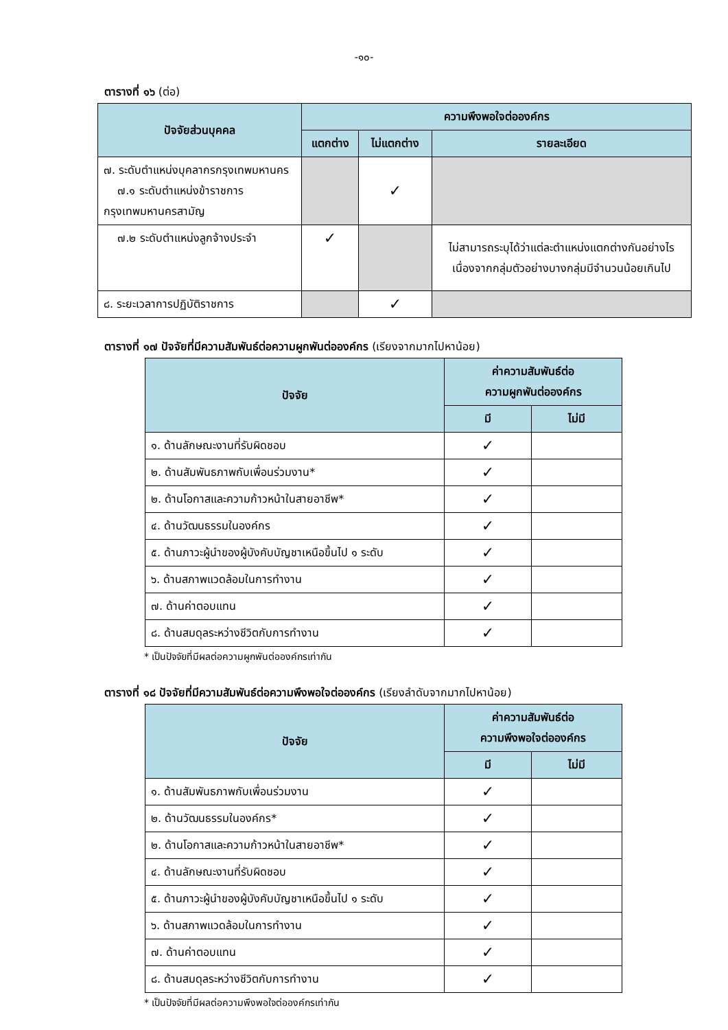-๑๐-
ตารางที่ ๑๖ (ต่อ)
| ปัจจัยส่วนบุคคล | ความพึงพอใจต่อองค์กร | | |
| --- | --- | --- | --- |
| | แตกต่าง | ไม่แตกต่าง | รายละเอียด |
| ๗. ระดับตำแหน่งบุคลากรกรุงเทพมหานคร ๗.๑ ระดับตำแหน่งข้าราชการกรุงเทพมหานครสามัญ | | ✓ | |
| ๗.๒ ระดับตำแหน่งลูกจ้างประจำ | ✓ | | ไม่สามารถระบุได้ว่าแต่ละตำแหน่งแตกต่างกันอย่างไร เนื่องจากกลุ่มตัวอย่างบางกลุ่มมีจำนวนน้อยเกินไป |
| ๘. ระยะเวลาการปฏิบัติราชการ | | ✓ | |
ตารางที่ ๑๗ ปัจจัยที่มีความสัมพันธ์ต่อความผูกพันต่อองค์กร (เรียงจากมากไปหาน้อย)
| ปัจจัย | ค่าความสัมพันธ์ต่อ ความผูกพันต่อองค์กร | |
| --- | --- | --- |
| | มี | ไม่มี |
| ๑. ด้านลักษณะงานที่รับผิดชอบ | ✓ | |
| ๒. ด้านสัมพันธภาพกับเพื่อนร่วมงาน* | ✓ | |
| ๒. ด้านโอกาสและความก้าวหน้าในสายอาชีพ* | ✓ | |
| ๔. ด้านวัฒนธรรมในองค์กร | ✓ | |
| ๕. ด้านภาวะผู้นำของผู้บังคับบัญชาเหนือขึ้นไป ๑ ระดับ | ✓ | |
| ๖. ด้านสภาพแวดล้อมในการทำงาน | ✓ | |
| ๗. ด้านค่าตอบแทน | ✓ | |
| ๘. ด้านสมดุลระหว่างชีวิตกับการทำงาน | ✓ | |
* เป็นปัจจัยที่มีผลต่อความผูกพันต่อองค์กรเท่ากัน
ตารางที่ ๑๘ ปัจจัยที่มีความสัมพันธ์ต่อความพึงพอใจต่อองค์กร (เรียงลำดับจากมากไปหาน้อย)
| ปัจจัย | ค่าความสัมพันธ์ต่อ ความพึงพอใจต่อองค์กร | |
| --- | --- | --- |
| | มี | ไม่มี |
| ๑. ด้านสัมพันธภาพกับเพื่อนร่วมงาน | ✓ | |
| ๒. ด้านวัฒนธรรมในองค์กร* | ✓ | |
| ๒. ด้านโอกาสและความก้าวหน้าในสายอาชีพ* | ✓ | |
| ๔. ด้านลักษณะงานที่รับผิดชอบ | ✓ | |
| ๕. ด้านภาวะผู้นำของผู้บังคับบัญชาเหนือขึ้นไป ๑ ระดับ | ✓ | |
| ๖. ด้านสภาพแวดล้อมในการทำงาน | ✓ | |
| ๗. ด้านค่าตอบแทน | ✓ | |
| ๘. ด้านสมดุลระหว่างชีวิตกับการทำงาน | ✓ | |
* เป็นปัจจัยที่มีผลต่อความพึงพอใจต่อองค์กรเท่ากัน